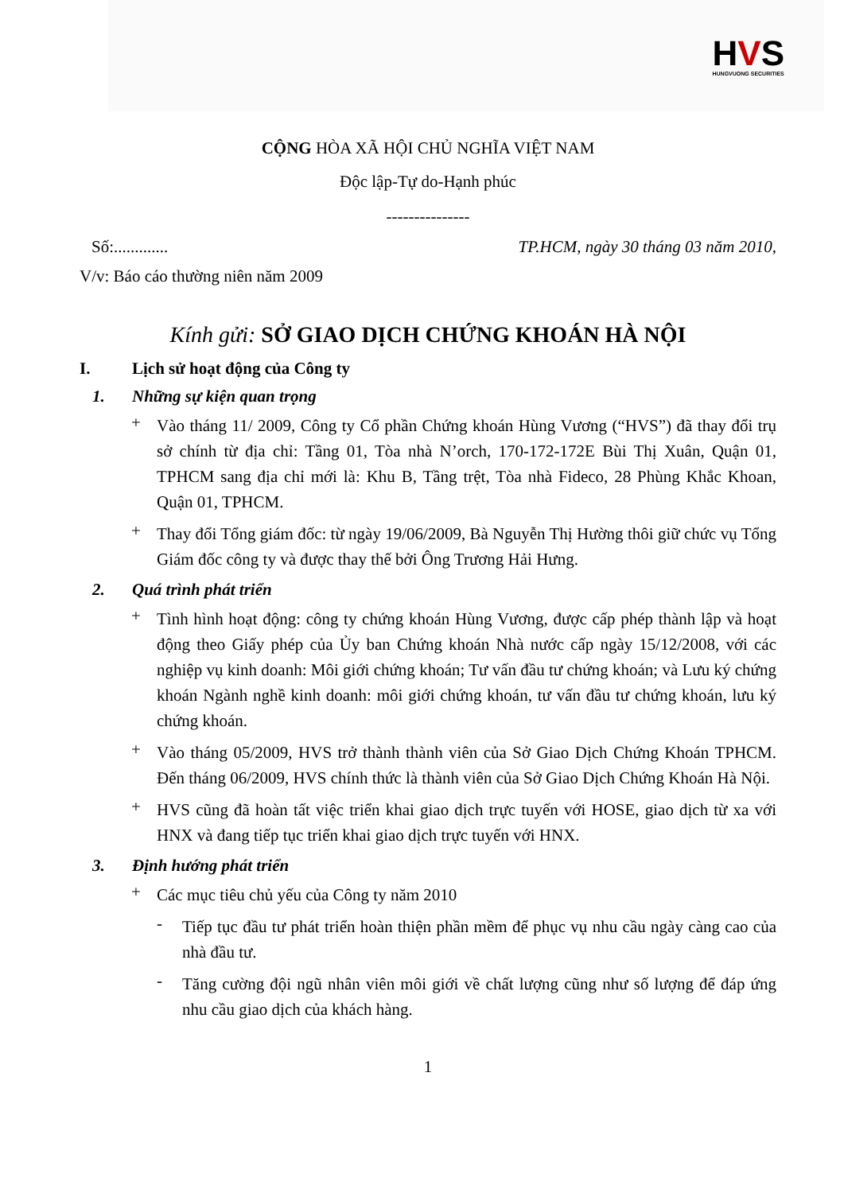HVS
HUNGVUONG SECURITIES
CỘNG HÒA XÃ HỘI CHỦ NGHĨA VIỆT NAM
Độc lập-Tự do-Hạnh phúc
---------------
Số:............. TP.HCM, ngày 30 tháng 03 năm 2010,
V/v: Báo cáo thường niên năm 2009
Kính gửi: SỞ GIAO DỊCH CHỨNG KHOÁN HÀ NỘI
I. Lịch sử hoạt động của Công ty
1. Những sự kiện quan trọng
+
Vào tháng 11/ 2009, Công ty Cổ phần Chứng khoán Hùng Vương (“HVS”) đã thay đổi trụ sở chính từ địa chỉ: Tầng 01, Tòa nhà N’orch, 170-172-172E Bùi Thị Xuân, Quận 01, TPHCM sang địa chỉ mới là: Khu B, Tầng trệt, Tòa nhà Fideco, 28 Phùng Khắc Khoan, Quận 01, TPHCM.
+
Thay đổi Tổng giám đốc: từ ngày 19/06/2009, Bà Nguyễn Thị Hường thôi giữ chức vụ Tổng Giám đốc công ty và được thay thế bởi Ông Trương Hải Hưng.
2. Quá trình phát triển
+
Tình hình hoạt động: công ty chứng khoán Hùng Vương, được cấp phép thành lập và hoạt động theo Giấy phép của Ủy ban Chứng khoán Nhà nước cấp ngày 15/12/2008, với các nghiệp vụ kinh doanh: Môi giới chứng khoán; Tư vấn đầu tư chứng khoán; và Lưu ký chứng khoán Ngành nghề kinh doanh: môi giới chứng khoán, tư vấn đầu tư chứng khoán, lưu ký chứng khoán.
+
Vào tháng 05/2009, HVS trở thành thành viên của Sở Giao Dịch Chứng Khoán TPHCM. Đến tháng 06/2009, HVS chính thức là thành viên của Sở Giao Dịch Chứng Khoán Hà Nội.
+
HVS cũng đã hoàn tất việc triển khai giao dịch trực tuyến với HOSE, giao dịch từ xa với HNX và đang tiếp tục triển khai giao dịch trực tuyến với HNX.
3. Định hướng phát triển
+
Các mục tiêu chủ yếu của Công ty năm 2010
-
Tiếp tục đầu tư phát triển hoàn thiện phần mềm để phục vụ nhu cầu ngày càng cao của nhà đầu tư.
-
Tăng cường đội ngũ nhân viên môi giới về chất lượng cũng như số lượng để đáp ứng nhu cầu giao dịch của khách hàng.
1